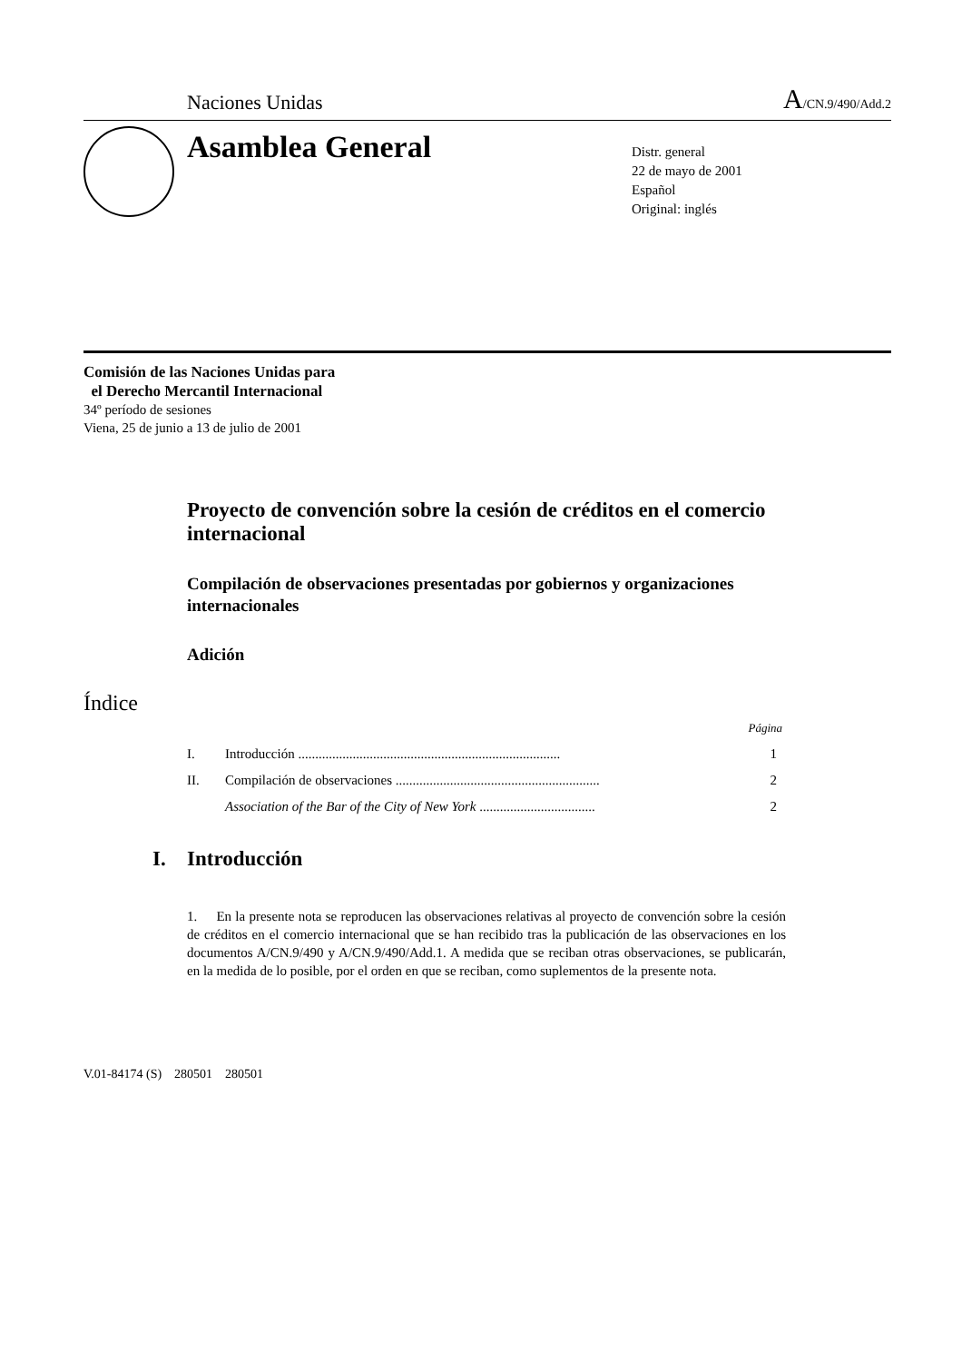Naciones Unidas A/CN.9/490/Add.2
Asamblea General
Distr. general
22 de mayo de 2001
Español
Original: inglés
Comisión de las Naciones Unidas para
el Derecho Mercantil Internacional
34º período de sesiones
Viena, 25 de junio a 13 de julio de 2001
Proyecto de convención sobre la cesión de créditos en el comercio internacional
Compilación de observaciones presentadas por gobiernos y organizaciones internacionales
Adición
Índice
Página
I. Introducción ............................................................................. 1
II. Compilación de observaciones ............................................................ 2
Association of the Bar of the City of New York .................................. 2
I. Introducción
1. En la presente nota se reproducen las observaciones relativas al proyecto de convención sobre la cesión de créditos en el comercio internacional que se han recibido tras la publicación de las observaciones en los documentos A/CN.9/490 y A/CN.9/490/Add.1. A medida que se reciban otras observaciones, se publicarán, en la medida de lo posible, por el orden en que se reciban, como suplementos de la presente nota.
V.01-84174 (S) 280501 280501